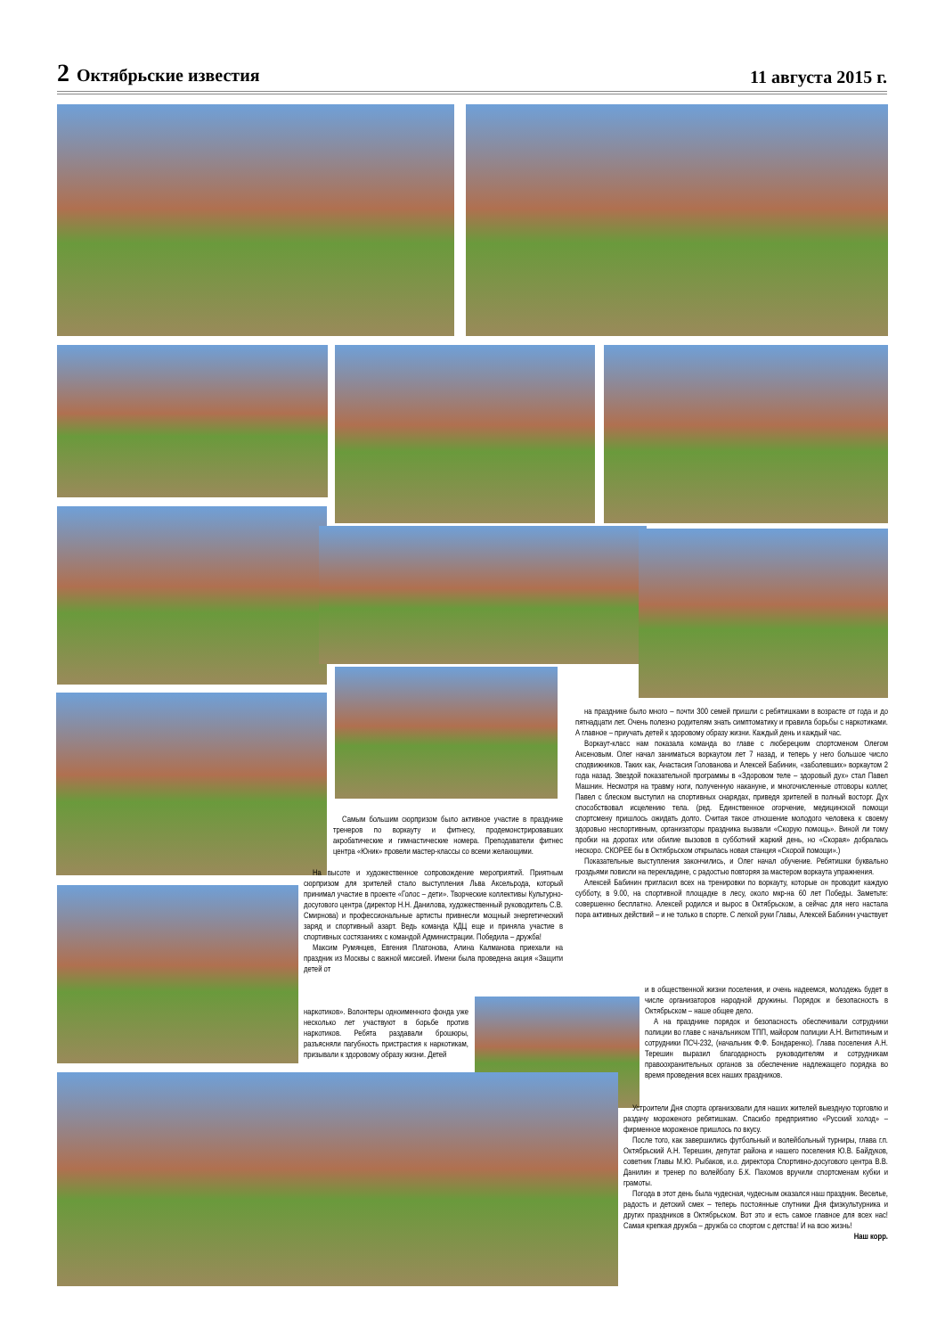2 Октябрьские известия
11 августа 2015 г.
на празднике было много – почти 300 семей пришли с ребятишками в возрасте от года и до пятнадцати лет. Очень полезно родителям знать симптоматику и правила борьбы с наркотиками. А главное – приучать детей к здоровому образу жизни. Каждый день и каждый час.
Воркаут-класс нам показала команда во главе с люберецким спортсменом Олегом Аксеновым. Олег начал заниматься воркаутом лет 7 назад, и теперь у него большое число сподвижников. Таких как, Анастасия Голованова и Алексей Бабинин, «заболевших» воркаутом 2 года назад. Звездой показательной программы в «Здоровом теле – здоровый дух» стал Павел Машнин. Несмотря на травму ноги, полученную накануне, и многочисленные отговоры коллег, Павел с блеском выступил на спортивных снарядах, приведя зрителей в полный восторг. Дух способствовал исцелению тела. (ред. Единственное огорчение, медицинской помощи спортсмену пришлось ожидать долго. Считая такое отношение молодого человека к своему здоровью неспортивным, организаторы праздника вызвали «Скорую помощь». Виной ли тому пробки на дорогах или обилие вызовов в субботний жаркий день, но «Скорая» добралась нескоро. СКОРЕЕ бы в Октябрьском открылась новая станция «Скорой помощи».)
Показательные выступления закончились, и Олег начал обучение. Ребятишки буквально гроздьями повисли на перекладине, с радостью повторяя за мастером воркаута упражнения.
Алексей Бабинин пригласил всех на тренировки по воркауту, которые он проводит каждую субботу, в 9.00, на спортивной площадке в лесу, около мкр-на 60 лет Победы. Заметьте: совершенно бесплатно. Алексей родился и вырос в Октябрьском, а сейчас для него настала пора активных действий – и не только в спорте. С легкой руки Главы, Алексей Бабинин участвует
Самым большим сюрпризом было активное участие в празднике тренеров по воркауту и фитнесу, продемонстрировавших акробатические и гимнастические номера. Преподаватели фитнес центра «Юник» провели мастер-классы со всеми желающими.
На высоте и художественное сопровождение мероприятий. Приятным сюрпризом для зрителей стало выступления Льва Аксельрода, который принимал участие в проекте «Голос – дети». Творческие коллективы Культурно-досугового центра (директор Н.Н. Данилова, художественный руководитель С.В. Смирнова) и профессиональные артисты привнесли мощный энергетический заряд и спортивный азарт. Ведь команда КДЦ еще и приняла участие в спортивных состязаниях с командой Администрации. Победила – дружба!
Максим Румянцев, Евгения Платонова, Алина Калманова приехали на праздник из Москвы с важной миссией. Имени была проведена акция «Защити детей от
наркотиков». Волонтеры одноименного фонда уже несколько лет участвуют в борьбе против наркотиков. Ребята раздавали брошюры, разъясняли пагубность пристрастия к наркотикам, призывали к здоровому образу жизни. Детей
и в общественной жизни поселения, и очень надеемся, молодежь будет в числе организаторов народной дружины. Порядок и безопасность в Октябрьском – наше общее дело.
А на празднике порядок и безопасность обеспечивали сотрудники полиции во главе с начальником ТПП, майором полиции А.Н. Витютиным и сотрудники ПСЧ-232, (начальник Ф.Ф. Бондаренко). Глава поселения А.Н. Терешин выразил благодарность руководителям и сотрудникам правоохранительных органов за обеспечение надлежащего порядка во время проведения всех наших праздников.
Устроители Дня спорта организовали для наших жителей выездную торговлю и раздачу мороженого ребятишкам. Спасибо предприятию «Русский холод» – фирменное мороженое пришлось по вкусу.
После того, как завершились футбольный и волейбольный турниры, глава г.п. Октябрьский А.Н. Терешин, депутат района и нашего поселения Ю.В. Байдуков, советник Главы М.Ю. Рыбаков, и.о. директора Спортивно-досугового центра В.В. Данилин и тренер по волейболу Б.К. Пахомов вручили спортсменам кубки и грамоты.
Погода в этот день была чудесная, чудесным оказался наш праздник. Веселье, радость и детский смех – теперь постоянные спутники Дня физкультурника и других праздников в Октябрьском. Вот это и есть самое главное для всех нас! Самая крепкая дружба – дружба со спортом с детства! И на всю жизнь!
Наш корр.